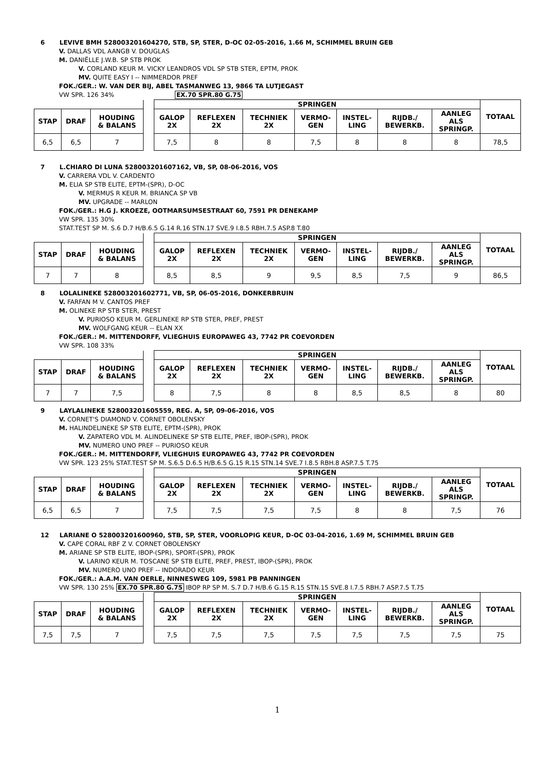6 LEVIVE BMH 528003201604270, STB, SP, STER, D-OC 02-05-2016, 1.66 M, SCHIMMEL BRUIN GEB
V. DALLAS VDL AANGB V. DOUGLAS
M. DANIËLLE J.W.B. SP STB PROK
V. CORLAND KEUR M. VICKY LEANDROS VDL SP STB STER, EPTM, PROK
MV. QUITE EASY I -- NIMMERDOR PREF
FOK./GER.: W. VAN DER BIJ, ABEL TASMANWEG 13, 9866 TA LUTJEGAST
VW SPR. 126 34% EX.70 SPR.80 G.75
| | | | | SPRINGEN | | | | | | | TOTAAL |
| STAP | DRAF | HOUDING & BALANS | | GALOP 2X | REFLEXEN 2X | TECHNIEK 2X | VERMO- GEN | INSTEL- LING | RIJDB./ BEWERKB. | AANLEG ALS SPRINGP. | |
| 6,5 | 6,5 | 7 | | 7,5 | 8 | 8 | 7,5 | 8 | 8 | 8 | 78,5 |
7 L.CHIARO DI LUNA 528003201607162, VB, SP, 08-06-2016, VOS
V. CARRERA VDL V. CARDENTO
M. ELIA SP STB ELITE, EPTM-(SPR), D-OC
V. MERMUS R KEUR M. BRIANCA SP VB
MV. UPGRADE -- MARLON
FOK./GER.: H.G J. KROEZE, OOTMARSUMSESTRAAT 60, 7591 PR DENEKAMP
VW SPR. 135 30%
STAT.TEST SP M. S.6 D.7 H/B.6.5 G.14 R.16 STN.17 SVE.9 I.8.5 RBH.7.5 ASP.8 T.80
| | | | | SPRINGEN | | | | | | | TOTAAL |
| STAP | DRAF | HOUDING & BALANS | | GALOP 2X | REFLEXEN 2X | TECHNIEK 2X | VERMO- GEN | INSTEL- LING | RIJDB./ BEWERKB. | AANLEG ALS SPRINGP. | |
| 7 | 7 | 8 | | 8,5 | 8,5 | 9 | 9,5 | 8,5 | 7,5 | 9 | 86,5 |
8 LOLALINEKE 528003201602771, VB, SP, 06-05-2016, DONKERBRUIN
V. FARFAN M V. CANTOS PREF
M. OLINEKE RP STB STER, PREST
V. PURIOSO KEUR M. GERLINEKE RP STB STER, PREF, PREST
MV. WOLFGANG KEUR -- ELAN XX
FOK./GER.: M. MITTENDORFF, VLIEGHUIS EUROPAWEG 43, 7742 PR COEVORDEN
VW SPR. 108 33%
| | | | | SPRINGEN | | | | | | | TOTAAL |
| STAP | DRAF | HOUDING & BALANS | | GALOP 2X | REFLEXEN 2X | TECHNIEK 2X | VERMO- GEN | INSTEL- LING | RIJDB./ BEWERKB. | AANLEG ALS SPRINGP. | |
| 7 | 7 | 7,5 | | 8 | 7,5 | 8 | 8 | 8,5 | 8,5 | 8 | 80 |
9 LAYLALINEKE 528003201605559, REG. A, SP, 09-06-2016, VOS
V. CORNET'S DIAMOND V. CORNET OBOLENSKY
M. HALINDELINEKE SP STB ELITE, EPTM-(SPR), PROK
V. ZAPATERO VDL M. ALINDELINEKE SP STB ELITE, PREF, IBOP-(SPR), PROK
MV. NUMERO UNO PREF -- PURIOSO KEUR
FOK./GER.: M. MITTENDORFF, VLIEGHUIS EUROPAWEG 43, 7742 PR COEVORDEN
VW SPR. 123 25% STAT.TEST SP M. S.6.5 D.6.5 H/B.6.5 G.15 R.15 STN.14 SVE.7 I.8.5 RBH.8 ASP.7.5 T.75
| | | | | SPRINGEN | | | | | | | TOTAAL |
| STAP | DRAF | HOUDING & BALANS | | GALOP 2X | REFLEXEN 2X | TECHNIEK 2X | VERMO- GEN | INSTEL- LING | RIJDB./ BEWERKB. | AANLEG ALS SPRINGP. | |
| 6,5 | 6,5 | 7 | | 7,5 | 7,5 | 7,5 | 7,5 | 8 | 8 | 7,5 | 76 |
12 LARIANE O 528003201600960, STB, SP, STER, VOORLOPIG KEUR, D-OC 03-04-2016, 1.69 M, SCHIMMEL BRUIN GEB
V. CAPE CORAL RBF Z V. CORNET OBOLENSKY
M. ARIANE SP STB ELITE, IBOP-(SPR), SPORT-(SPR), PROK
V. LARINO KEUR M. TOSCANE SP STB ELITE, PREF, PREST, IBOP-(SPR), PROK
MV. NUMERO UNO PREF -- INDORADO KEUR
FOK./GER.: A.A.M. VAN OERLE, NINNESWEG 109, 5981 PB PANNINGEN
VW SPR. 130 25% EX.70 SPR.80 G.75 IBOP RP SP M. S.7 D.7 H/B.6 G.15 R.15 STN.15 SVE.8 I.7.5 RBH.7 ASP.7.5 T.75
| | | | | SPRINGEN | | | | | | | TOTAAL |
| STAP | DRAF | HOUDING & BALANS | | GALOP 2X | REFLEXEN 2X | TECHNIEK 2X | VERMO- GEN | INSTEL- LING | RIJDB./ BEWERKB. | AANLEG ALS SPRINGP. | |
| 7,5 | 7,5 | 7 | | 7,5 | 7,5 | 7,5 | 7,5 | 7,5 | 7,5 | 7,5 | 75 |
1